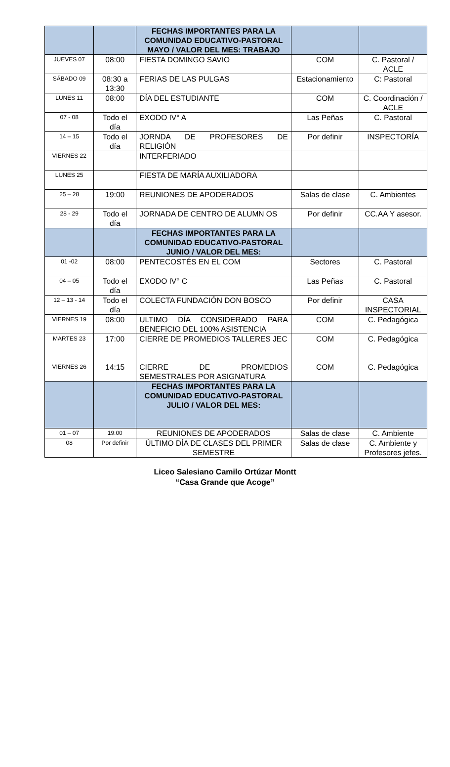| | | FECHAS IMPORTANTES PARA LA COMUNIDAD EDUCATIVO-PASTORAL MAYO / VALOR DEL MES: TRABAJO | | |
| JUEVES 07 | 08:00 | FIESTA DOMINGO SAVIO | COM | C. Pastoral / ACLE |
| SÁBADO 09 | 08:30 a 13:30 | FERIAS DE LAS PULGAS | Estacionamiento | C: Pastoral |
| LUNES 11 | 08:00 | DÍA DEL ESTUDIANTE | COM | C. Coordinación / ACLE |
| 07 - 08 | Todo el día | EXODO IV° A | Las Peñas | C. Pastoral |
| 14 – 15 | Todo el día | JORNDA DE PROFESORES DE RELIGIÓN | Por definir | INSPECTORÍA |
| VIERNES 22 | | INTERFERIADO | | |
| LUNES 25 | | FIESTA DE MARÍA AUXILIADORA | | |
| 25 – 28 | 19:00 | REUNIONES DE APODERADOS | Salas de clase | C. Ambientes |
| 28 - 29 | Todo el día | JORNADA DE CENTRO DE ALUMN OS | Por definir | CC.AA Y asesor. |
| | | FECHAS IMPORTANTES PARA LA COMUNIDAD EDUCATIVO-PASTORAL JUNIO / VALOR DEL MES: | | |
| 01 -02 | 08:00 | PENTECOSTÉS EN EL COM | Sectores | C. Pastoral |
| 04 – 05 | Todo el día | EXODO IV° C | Las Peñas | C. Pastoral |
| 12 – 13 - 14 | Todo el día | COLECTA FUNDACIÓN DON BOSCO | Por definir | CASA INSPECTORIAL |
| VIERNES 19 | 08:00 | ULTIMO DÍA CONSIDERADO PARA BENEFICIO DEL 100% ASISTENCIA | COM | C. Pedagógica |
| MARTES 23 | 17:00 | CIERRE DE PROMEDIOS TALLERES JEC | COM | C. Pedagógica |
| VIERNES 26 | 14:15 | CIERRE DE PROMEDIOS SEMESTRALES POR ASIGNATURA | COM | C. Pedagógica |
| | | FECHAS IMPORTANTES PARA LA COMUNIDAD EDUCATIVO-PASTORAL JULIO / VALOR DEL MES: | | |
| 01 – 07 | 19:00 | REUNIONES DE APODERADOS | Salas de clase | C. Ambiente |
| 08 | Por definir | ÚLTIMO DÍA DE CLASES DEL PRIMER SEMESTRE | Salas de clase | C. Ambiente y Profesores jefes. |
Liceo Salesiano Camilo Ortúzar Montt
“Casa Grande que Acoge”